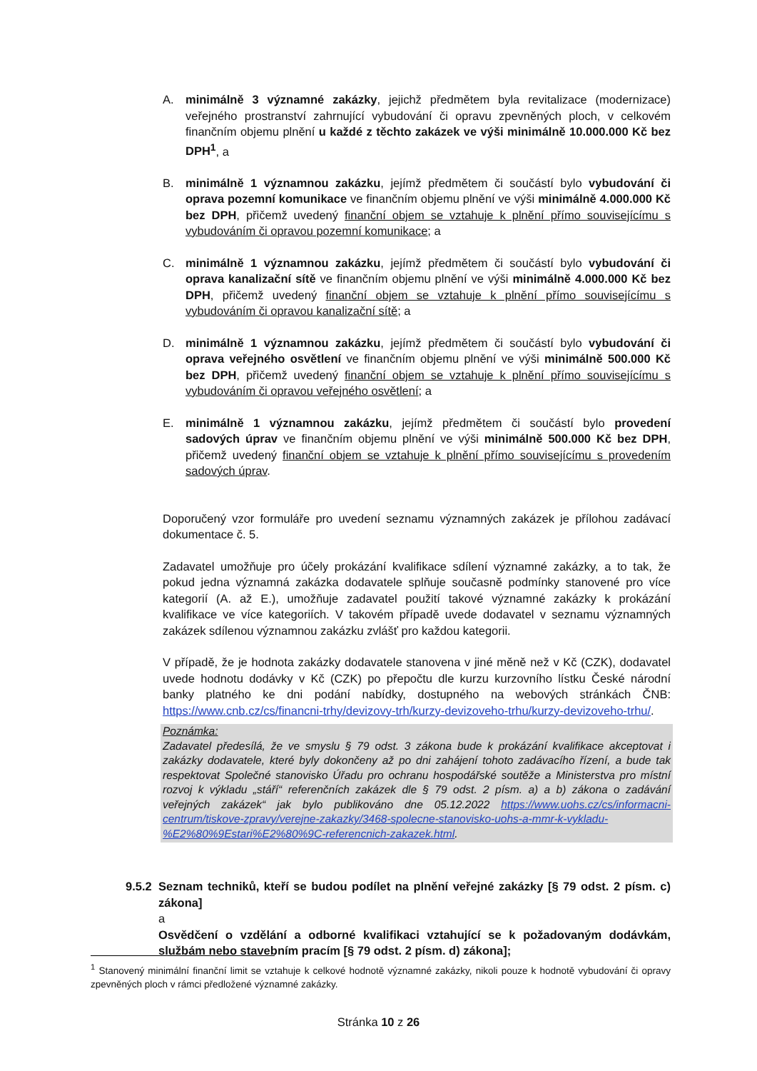A. minimálně 3 významné zakázky, jejichž předmětem byla revitalizace (modernizace) veřejného prostranství zahrnující vybudování či opravu zpevněných ploch, v celkovém finančním objemu plnění u každé z těchto zakázek ve výši minimálně 10.000.000 Kč bez DPH<sup>1</sup>, a
B. minimálně 1 významnou zakázku, jejímž předmětem či součástí bylo vybudování či oprava pozemní komunikace ve finančním objemu plnění ve výši minimálně 4.000.000 Kč bez DPH, přičemž uvedený finanční objem se vztahuje k plnění přímo souvisejícímu s vybudováním či opravou pozemní komunikace; a
C. minimálně 1 významnou zakázku, jejímž předmětem či součástí bylo vybudování či oprava kanalizační sítě ve finančním objemu plnění ve výši minimálně 4.000.000 Kč bez DPH, přičemž uvedený finanční objem se vztahuje k plnění přímo souvisejícímu s vybudováním či opravou kanalizační sítě; a
D. minimálně 1 významnou zakázku, jejímž předmětem či součástí bylo vybudování či oprava veřejného osvětlení ve finančním objemu plnění ve výši minimálně 500.000 Kč bez DPH, přičemž uvedený finanční objem se vztahuje k plnění přímo souvisejícímu s vybudováním či opravou veřejného osvětlení; a
E. minimálně 1 významnou zakázku, jejímž předmětem či součástí bylo provedení sadových úprav ve finančním objemu plnění ve výši minimálně 500.000 Kč bez DPH, přičemž uvedený finanční objem se vztahuje k plnění přímo souvisejícímu s provedením sadových úprav.
Doporučený vzor formuláře pro uvedení seznamu významných zakázek je přílohou zadávací dokumentace č. 5.
Zadavatel umožňuje pro účely prokázání kvalifikace sdílení významné zakázky, a to tak, že pokud jedna významná zakázka dodavatele splňuje současně podmínky stanovené pro více kategorií (A. až E.), umožňuje zadavatel použití takové významné zakázky k prokázání kvalifikace ve více kategoriích. V takovém případě uvede dodavatel v seznamu významných zakázek sdílenou významnou zakázku zvlášť pro každou kategorii.
V případě, že je hodnota zakázky dodavatele stanovena v jiné měně než v Kč (CZK), dodavatel uvede hodnotu dodávky v Kč (CZK) po přepočtu dle kurzu kurzovního lístku České národní banky platného ke dni podání nabídky, dostupného na webových stránkách ČNB: https://www.cnb.cz/cs/financni-trhy/devizovy-trh/kurzy-devizoveho-trhu/kurzy-devizoveho-trhu/.
Poznámka:
Zadavatel předesílá, že ve smyslu § 79 odst. 3 zákona bude k prokázání kvalifikace akceptovat i zakázky dodavatele, které byly dokončeny až po dni zahájení tohoto zadávacího řízení, a bude tak respektovat Společné stanovisko Úřadu pro ochranu hospodářské soutěže a Ministerstva pro místní rozvoj k výkladu „stáří“ referenčních zakázek dle § 79 odst. 2 písm. a) a b) zákona o zadávání veřejných zakázek“ jak bylo publikováno dne 05.12.2022 https://www.uohs.cz/cs/informacni-centrum/tiskove-zpravy/verejne-zakazky/3468-spolecne-stanovisko-uohs-a-mmr-k-vykladu-%E2%80%9Estari%E2%80%9C-referencnich-zakazek.html.
9.5.2
Seznam techniků, kteří se budou podílet na plnění veřejné zakázky [§ 79 odst. 2 písm. c) zákona]
a
Osvědčení o vzdělání a odborné kvalifikaci vztahující se k požadovaným dodávkám, službám nebo stavebním pracím [§ 79 odst. 2 písm. d) zákona];
<sup>1</sup> Stanovený minimální finanční limit se vztahuje k celkové hodnotě významné zakázky, nikoli pouze k hodnotě vybudování či opravy zpevněných ploch v rámci předložené významné zakázky.
Stránka 10 z 26